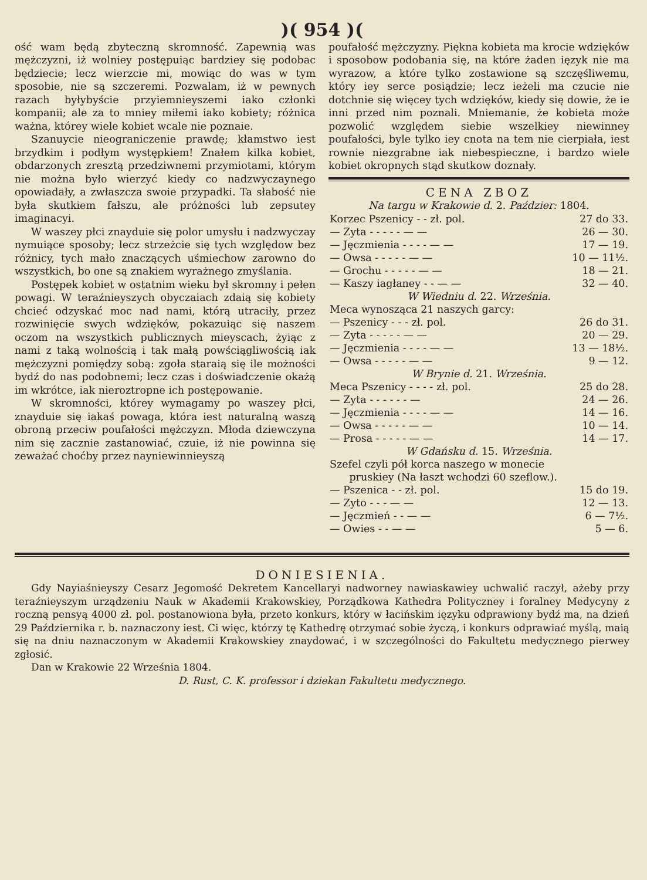)( 954 )(
ość wam będą zbyteczną skromność. Zapewnią was mężczyzni, iż wolniey postępuiąc bardziey się podobac będziecie; lecz wierzcie mi, mowiąc do was w tym sposobie, nie są szczeremi. Pozwalam, iż w pewnych razach byłybyście przyiemnieyszemi iako członki kompanii; ale za to mniey miłemi iako kobiety; różnica ważna, którey wiele kobiet wcale nie poznaie.
Szanuycie nieograniczenie prawdę; kłamstwo iest brzydkim i podłym występkiem! Znałem kilka kobiet, obdarzonych zresztą przedziwnemi przymiotami, którym nie można było wierzyć kiedy co nadzwyczaynego opowiadały, a zwłaszcza swoie przypadki. Ta słabość nie była skutkiem fałszu, ale próżności lub zepsutey imaginacyi.
W waszey płci znayduie się polor umysłu i nadzwyczay nymuiące sposoby; lecz strzeżcie się tych względow bez różnicy, tych mało znaczących uśmiechow zarowno do wszystkich, bo one są znakiem wyrażnego zmyślania.
Postępek kobiet w ostatnim wieku był skromny i pełen powagi. W teraźnieyszych obyczaiach zdaią się kobiety chcieć odzyskać moc nad nami, którą utraciły, przez rozwinięcie swych wdzięków, pokazuiąc się naszem oczom na wszystkich publicznych mieyscach, żyiąc z nami z taką wolnością i tak małą powściągliwością iak mężczyzni pomiędzy sobą: zgoła staraią się ile możności bydź do nas podobnemi; lecz czas i doświadczenie okażą im wkrótce, iak nieroztropne ich postępowanie.
W skromności, którey wymagamy po waszey płci, znayduie się iakaś powaga, która iest naturalną waszą obroną przeciw poufałości mężczyzn. Młoda dziewczyna nim się zacznie zastanowiać, czuie, iż nie powinna się zeważać choćby przez nayniewinnieyszą
poufałość mężczyzny. Piękna kobieta ma krocie wdzięków i sposobow podobania się, na które żaden ięzyk nie ma wyrazow, a które tylko zostawione są szczęśliwemu, który iey serce posiądzie; lecz ieżeli ma czucie nie dotchnie się więcey tych wdzięków, kiedy się dowie, że ie inni przed nim poznali. Mniemanie, że kobieta może pozwolić względem siebie wszelkiey niewinney poufałości, byle tylko iey cnota na tem nie cierpiała, iest rownie niezgrabne iak niebespieczne, i bardzo wiele kobiet okropnych stąd skutkow doznały.
CENA ZBOZ
Na targu w Krakowie d. 2. Paździer: 1804.
| Korzec Pszenicy - - zł. pol. | 27 do 33. |
| — Zyta - - - - - — — | 26 — 30. |
| — Jęczmienia - - - - — — | 17 — 19. |
| — Owsa - - - - - — — | 10 — 11½. |
| — Grochu - - - - - — — | 18 — 21. |
| — Kaszy iagłaney - - — — | 32 — 40. |
| W Wiedniu d. 22. Września. | |
| Meca wynosząca 21 naszych garcy: | |
| — Pszenicy - - - zł. pol. | 26 do 31. |
| — Zyta - - - - - — — | 20 — 29. |
| — Jęczmienia - - - - — — | 13 — 18½. |
| — Owsa - - - - - — — | 9 — 12. |
| W Brynie d. 21. Września. | |
| Meca Pszenicy - - - - zł. pol. | 25 do 28. |
| — Zyta - - - - - - — | 24 — 26. |
| — Jęczmienia - - - - — — | 14 — 16. |
| — Owsa - - - - - — — | 10 — 14. |
| — Prosa - - - - - — — | 14 — 17. |
| W Gdańsku d. 15. Września. | |
| Szefel czyli pół korca naszego w monecie pruskiey (Na łaszt wchodzi 60 szeflow.). | |
| — Pszenica - - zł. pol. | 15 do 19. |
| — Zyto - - - — — | 12 — 13. |
| — Jęczmień - - — — | 6 — 7½. |
| — Owies - - — — | 5 — 6. |
DONIESIENIA.
Gdy Nayiaśnieyszy Cesarz Jegomość Dekretem Kancellaryi nadworney nawiaskawiey uchwalić raczył, ażeby przy teraźnieyszym urządzeniu Nauk w Akademii Krakowskiey, Porządkowa Kathedra Polityczney i foralney Medycyny z roczną pensyą 4000 zł. pol. postanowiona była, przeto konkurs, który w łacińskim ięzyku odprawiony bydź ma, na dzień 29 Października r. b. naznaczony iest. Ci więc, którzy tę Kathedrę otrzymać sobie życzą, i konkurs odprawiać myślą, maią się na dniu naznaczonym w Akademii Krakowskiey znaydować, i w szczególności do Fakultetu medycznego pierwey zgłosić.
Dan w Krakowie 22 Września 1804.
D. Rust, C. K. professor i dziekan Fakultetu medycznego.